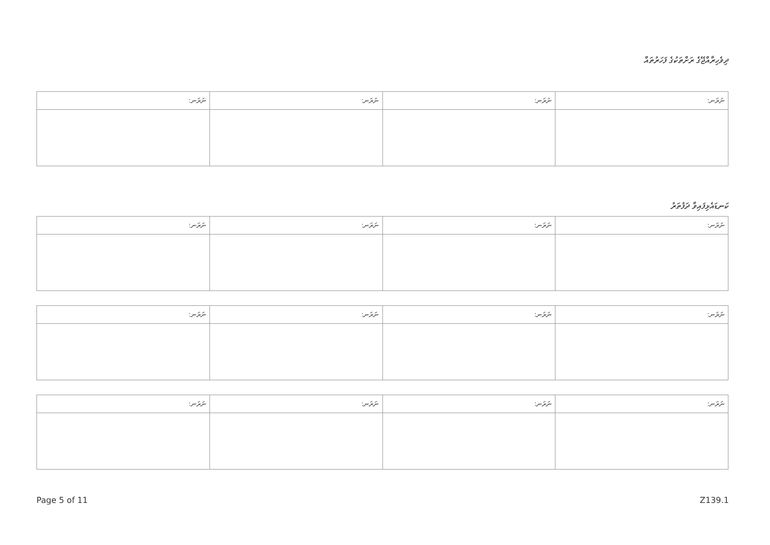ދިވެހިރާއްޖޭގެ ރަށްތަކުގެ ފަހަރުތައް
| ނަރަނ: | ނަރަނ: | ނަރަނ: | ނަރަނ: |
| --- | --- | --- | --- |
ކަނޑައެޅިފައިވާ ދަފުތަރު
| ނަރަނ: | ނަރަނ: | ނަރަނ: | ނަރަނ: |
| --- | --- | --- | --- |
| ނަރަނ: | ނަރަނ: | ނަރަނ: | ނަރަނ: |
| --- | --- | --- | --- |
| ނަރަނ: | ނަރަނ: | ނަރަނ: | ނަރަނ: |
| --- | --- | --- | --- |
Page 5 of 11 Z139.1